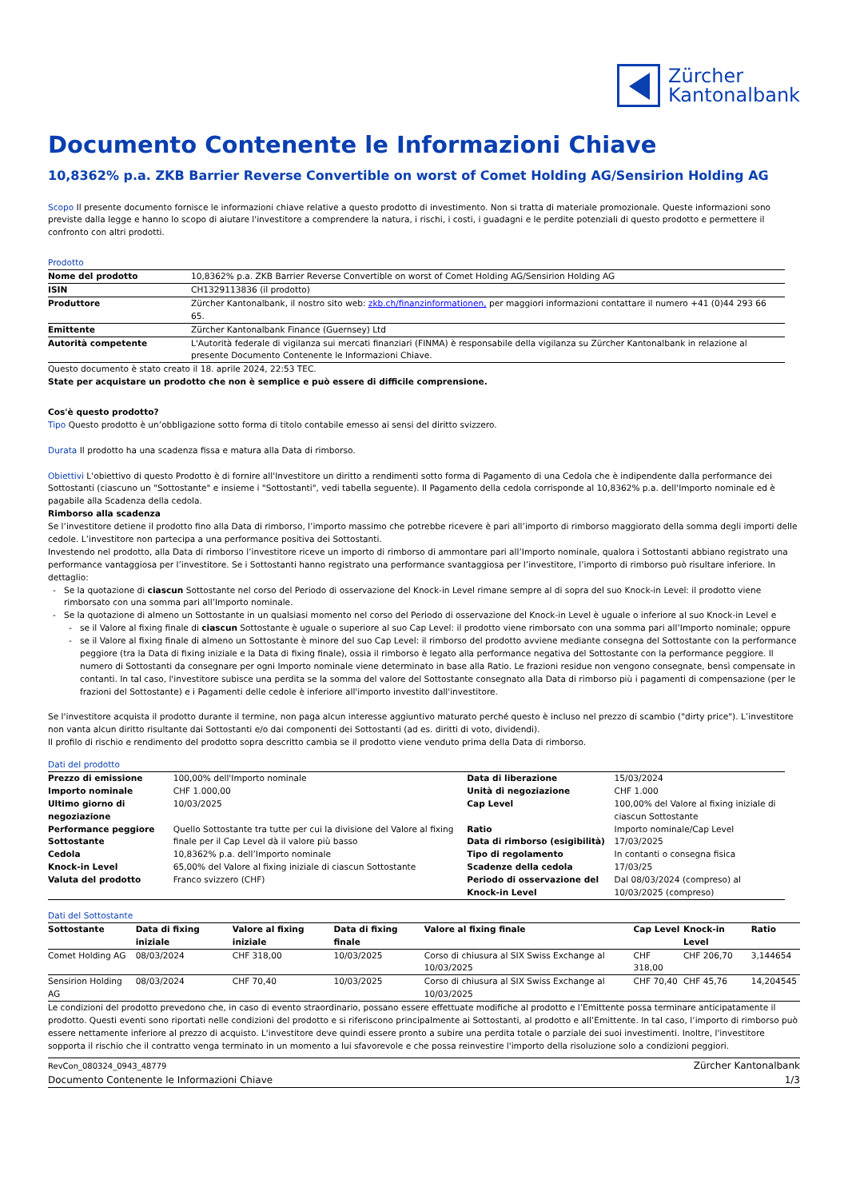Zürcher
Kantonalbank
Documento Contenente le Informazioni Chiave
10,8362% p.a. ZKB Barrier Reverse Convertible on worst of Comet Holding AG/Sensirion Holding AG
Scopo Il presente documento fornisce le informazioni chiave relative a questo prodotto di investimento. Non si tratta di materiale promozionale. Queste informazioni sono previste dalla legge e hanno lo scopo di aiutare l'investitore a comprendere la natura, i rischi, i costi, i guadagni e le perdite potenziali di questo prodotto e permettere il confronto con altri prodotti.
Prodotto
| Nome del prodotto | 10,8362% p.a. ZKB Barrier Reverse Convertible on worst of Comet Holding AG/Sensirion Holding AG |
| ISIN | CH1329113836 (il prodotto) |
| Produttore | Zürcher Kantonalbank, il nostro sito web: zkb.ch/finanzinformationen, per maggiori informazioni contattare il numero +41 (0)44 293 66 65. |
| Emittente | Zürcher Kantonalbank Finance (Guernsey) Ltd |
| Autorità competente | L'Autorità federale di vigilanza sui mercati finanziari (FINMA) è responsabile della vigilanza su Zürcher Kantonalbank in relazione al presente Documento Contenente le Informazioni Chiave. |
Questo documento è stato creato il 18. aprile 2024, 22:53 TEC.
State per acquistare un prodotto che non è semplice e può essere di difficile comprensione.
Cos'è questo prodotto?
Tipo Questo prodotto è un’obbligazione sotto forma di titolo contabile emesso ai sensi del diritto svizzero.
Durata Il prodotto ha una scadenza fissa e matura alla Data di rimborso.
Obiettivi L'obiettivo di questo Prodotto è di fornire all'Investitore un diritto a rendimenti sotto forma di Pagamento di una Cedola che è indipendente dalla performance dei Sottostanti (ciascuno un "Sottostante" e insieme i "Sottostanti", vedi tabella seguente). Il Pagamento della cedola corrisponde al 10,8362% p.a. dell'Importo nominale ed è pagabile alla Scadenza della cedola.
Rimborso alla scadenza
Se l’investitore detiene il prodotto fino alla Data di rimborso, l’importo massimo che potrebbe ricevere è pari all’importo di rimborso maggiorato della somma degli importi delle cedole. L’investitore non partecipa a una performance positiva dei Sottostanti.
Investendo nel prodotto, alla Data di rimborso l’investitore riceve un importo di rimborso di ammontare pari all’Importo nominale, qualora i Sottostanti abbiano registrato una performance vantaggiosa per l’investitore. Se i Sottostanti hanno registrato una performance svantaggiosa per l’investitore, l’importo di rimborso può risultare inferiore. In dettaglio:
Se la quotazione di ciascun Sottostante nel corso del Periodo di osservazione del Knock-in Level rimane sempre al di sopra del suo Knock-in Level: il prodotto viene rimborsato con una somma pari all’Importo nominale.
Se la quotazione di almeno un Sottostante in un qualsiasi momento nel corso del Periodo di osservazione del Knock-in Level è uguale o inferiore al suo Knock-in Level e
se il Valore al fixing finale di ciascun Sottostante è uguale o superiore al suo Cap Level: il prodotto viene rimborsato con una somma pari all’Importo nominale; oppure
se il Valore al fixing finale di almeno un Sottostante è minore del suo Cap Level: il rimborso del prodotto avviene mediante consegna del Sottostante con la performance peggiore (tra la Data di fixing iniziale e la Data di fixing finale), ossia il rimborso è legato alla performance negativa del Sottostante con la performance peggiore. Il numero di Sottostanti da consegnare per ogni Importo nominale viene determinato in base alla Ratio. Le frazioni residue non vengono consegnate, bensì compensate in contanti. In tal caso, l'investitore subisce una perdita se la somma del valore del Sottostante consegnato alla Data di rimborso più i pagamenti di compensazione (per le frazioni del Sottostante) e i Pagamenti delle cedole è inferiore all'importo investito dall'investitore.
Se l'investitore acquista il prodotto durante il termine, non paga alcun interesse aggiuntivo maturato perché questo è incluso nel prezzo di scambio ("dirty price"). L’investitore non vanta alcun diritto risultante dai Sottostanti e/o dai componenti dei Sottostanti (ad es. diritti di voto, dividendi).
Il profilo di rischio e rendimento del prodotto sopra descritto cambia se il prodotto viene venduto prima della Data di rimborso.
Dati del prodotto
| Prezzo di emissione | 100,00% dell'Importo nominale | Data di liberazione | 15/03/2024 |
| Importo nominale | CHF 1.000,00 | Unità di negoziazione | CHF 1.000 |
| Ultimo giorno di negoziazione | 10/03/2025 | Cap Level | 100,00% del Valore al fixing iniziale di ciascun Sottostante |
| Performance peggiore Sottostante | Quello Sottostante tra tutte per cui la divisione del Valore al fixing finale per il Cap Level dà il valore più basso | Ratio Data di rimborso (esigibilità) | Importo nominale/Cap Level 17/03/2025 |
| Cedola | 10,8362% p.a. dell’Importo nominale | Tipo di regolamento | In contanti o consegna fisica |
| Knock-in Level | 65,00% del Valore al fixing iniziale di ciascun Sottostante | Scadenze della cedola | 17/03/25 |
| Valuta del prodotto | Franco svizzero (CHF) | Periodo di osservazione del Knock-in Level | Dal 08/03/2024 (compreso) al 10/03/2025 (compreso) |
Dati del Sottostante
| Sottostante | Data di fixing iniziale | Valore al fixing iniziale | Data di fixing finale | Valore al fixing finale | Cap Level | Knock-in Level | Ratio |
| --- | --- | --- | --- | --- | --- | --- | --- |
| Comet Holding AG | 08/03/2024 | CHF 318,00 | 10/03/2025 | Corso di chiusura al SIX Swiss Exchange al 10/03/2025 | CHF 318,00 | CHF 206,70 | 3,144654 |
| Sensirion Holding AG | 08/03/2024 | CHF 70,40 | 10/03/2025 | Corso di chiusura al SIX Swiss Exchange al 10/03/2025 | CHF 70,40 | CHF 45,76 | 14,204545 |
Le condizioni del prodotto prevedono che, in caso di evento straordinario, possano essere effettuate modifiche al prodotto e l’Emittente possa terminare anticipatamente il prodotto. Questi eventi sono riportati nelle condizioni del prodotto e si riferiscono principalmente ai Sottostanti, al prodotto e all’Emittente. In tal caso, l’importo di rimborso può essere nettamente inferiore al prezzo di acquisto. L'investitore deve quindi essere pronto a subire una perdita totale o parziale dei suoi investimenti. Inoltre, l'investitore sopporta il rischio che il contratto venga terminato in un momento a lui sfavorevole e che possa reinvestire l'importo della risoluzione solo a condizioni peggiori.
RevCon_080324_0943_48779
Documento Contenente le Informazioni Chiave
Zürcher Kantonalbank
1/3